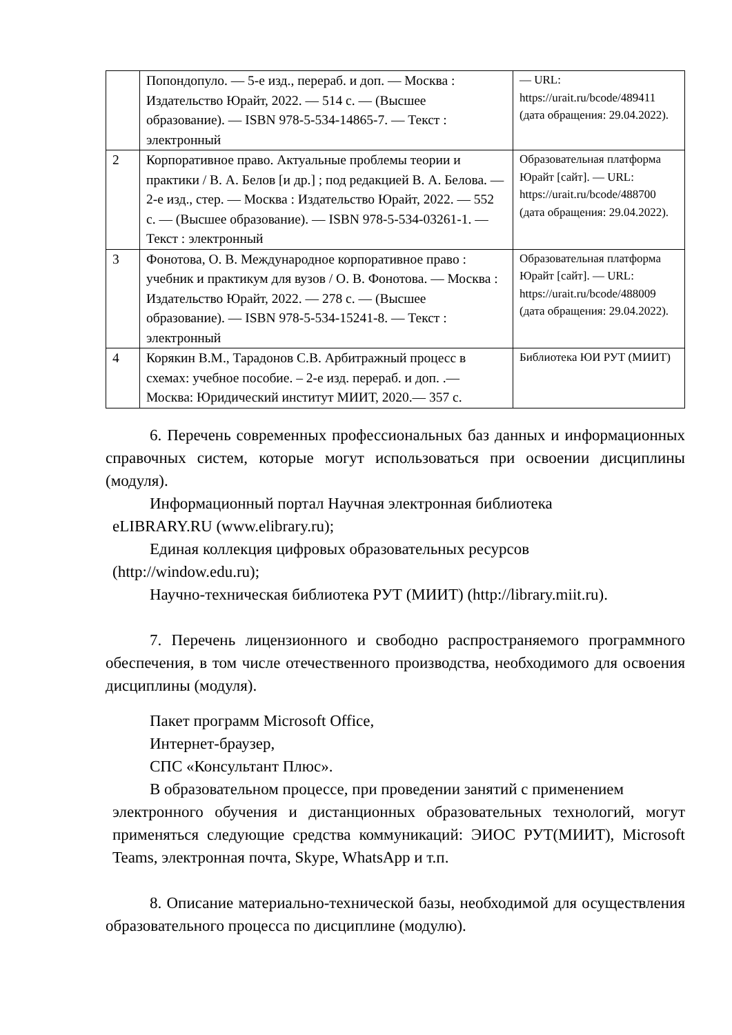| | Попондопуло. — 5-е изд., перераб. и доп. — Москва : Издательство Юрайт, 2022. — 514 с. — (Высшее образование). — ISBN 978-5-534-14865-7. — Текст : электронный | — URL: https://urait.ru/bcode/489411 (дата обращения: 29.04.2022). |
| 2 | Корпоративное право. Актуальные проблемы теории и практики / В. А. Белов [и др.] ; под редакцией В. А. Белова. — 2-е изд., стер. — Москва : Издательство Юрайт, 2022. — 552 с. — (Высшее образование). — ISBN 978-5-534-03261-1. — Текст : электронный | Образовательная платформа Юрайт [сайт]. — URL: https://urait.ru/bcode/488700 (дата обращения: 29.04.2022). |
| 3 | Фонотова, О. В. Международное корпоративное право : учебник и практикум для вузов / О. В. Фонотова. — Москва : Издательство Юрайт, 2022. — 278 с. — (Высшее образование). — ISBN 978-5-534-15241-8. — Текст : электронный | Образовательная платформа Юрайт [сайт]. — URL: https://urait.ru/bcode/488009 (дата обращения: 29.04.2022). |
| 4 | Корякин В.М., Тарадонов С.В. Арбитражный процесс в схемах: учебное пособие. – 2-е изд. перераб. и доп. .— Москва: Юридический институт МИИТ, 2020.— 357 с. | Библиотека ЮИ РУТ (МИИТ) |
6. Перечень современных профессиональных баз данных и информационных справочных систем, которые могут использоваться при освоении дисциплины (модуля).
Информационный портал Научная электронная библиотека
eLIBRARY.RU (www.elibrary.ru);
Единая коллекция цифровых образовательных ресурсов
(http://window.edu.ru);
Научно-техническая библиотека РУТ (МИИТ) (http://library.miit.ru).
7. Перечень лицензионного и свободно распространяемого программного обеспечения, в том числе отечественного производства, необходимого для освоения дисциплины (модуля).
Пакет программ Microsoft Office,
Интернет-браузер,
СПС «Консультант Плюс».
В образовательном процессе, при проведении занятий с применением
электронного обучения и дистанционных образовательных технологий, могут применяться следующие средства коммуникаций: ЭИОС РУТ(МИИТ), Microsoft Teams, электронная почта, Skype, WhatsApp и т.п.
8. Описание материально-технической базы, необходимой для осуществления образовательного процесса по дисциплине (модулю).